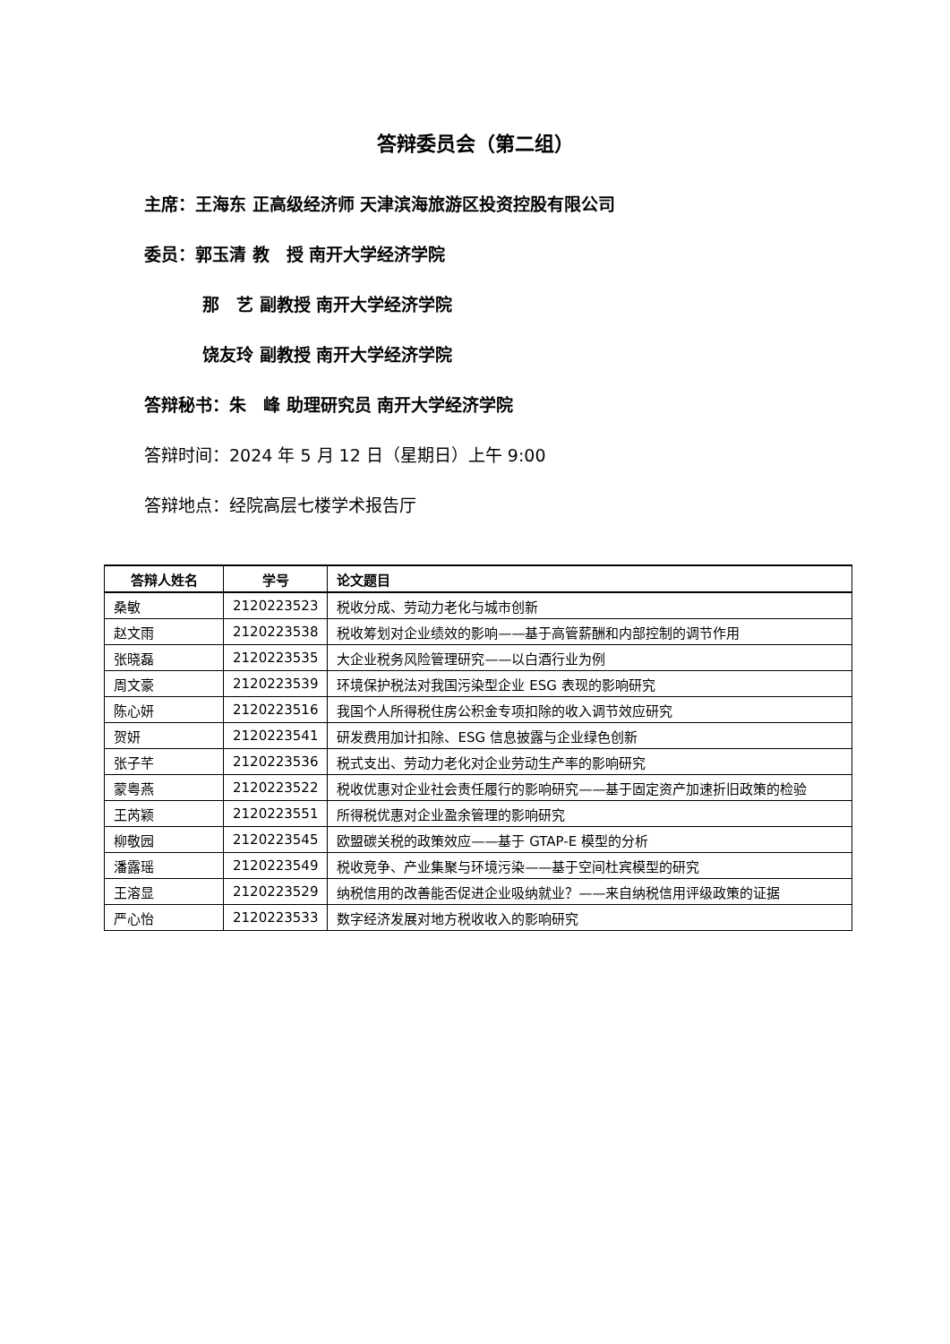答辩委员会（第二组）
主席：王海东 正高级经济师 天津滨海旅游区投资控股有限公司
委员：郭玉清 教　授 南开大学经济学院
那　艺 副教授 南开大学经济学院
饶友玲 副教授 南开大学经济学院
答辩秘书：朱　峰 助理研究员 南开大学经济学院
答辩时间：2024 年 5 月 12 日（星期日）上午 9:00
答辩地点：经院高层七楼学术报告厅
| 答辩人姓名 | 学号 | 论文题目 |
| --- | --- | --- |
| 桑敏 | 2120223523 | 税收分成、劳动力老化与城市创新 |
| 赵文雨 | 2120223538 | 税收筹划对企业绩效的影响——基于高管薪酬和内部控制的调节作用 |
| 张晓磊 | 2120223535 | 大企业税务风险管理研究——以白酒行业为例 |
| 周文豪 | 2120223539 | 环境保护税法对我国污染型企业 ESG 表现的影响研究 |
| 陈心妍 | 2120223516 | 我国个人所得税住房公积金专项扣除的收入调节效应研究 |
| 贺妍 | 2120223541 | 研发费用加计扣除、ESG 信息披露与企业绿色创新 |
| 张子芊 | 2120223536 | 税式支出、劳动力老化对企业劳动生产率的影响研究 |
| 蒙粤燕 | 2120223522 | 税收优惠对企业社会责任履行的影响研究——基于固定资产加速折旧政策的检验 |
| 王芮颖 | 2120223551 | 所得税优惠对企业盈余管理的影响研究 |
| 柳敬园 | 2120223545 | 欧盟碳关税的政策效应——基于 GTAP-E 模型的分析 |
| 潘露瑶 | 2120223549 | 税收竞争、产业集聚与环境污染——基于空间杜宾模型的研究 |
| 王溶显 | 2120223529 | 纳税信用的改善能否促进企业吸纳就业？——来自纳税信用评级政策的证据 |
| 严心怡 | 2120223533 | 数字经济发展对地方税收收入的影响研究 |